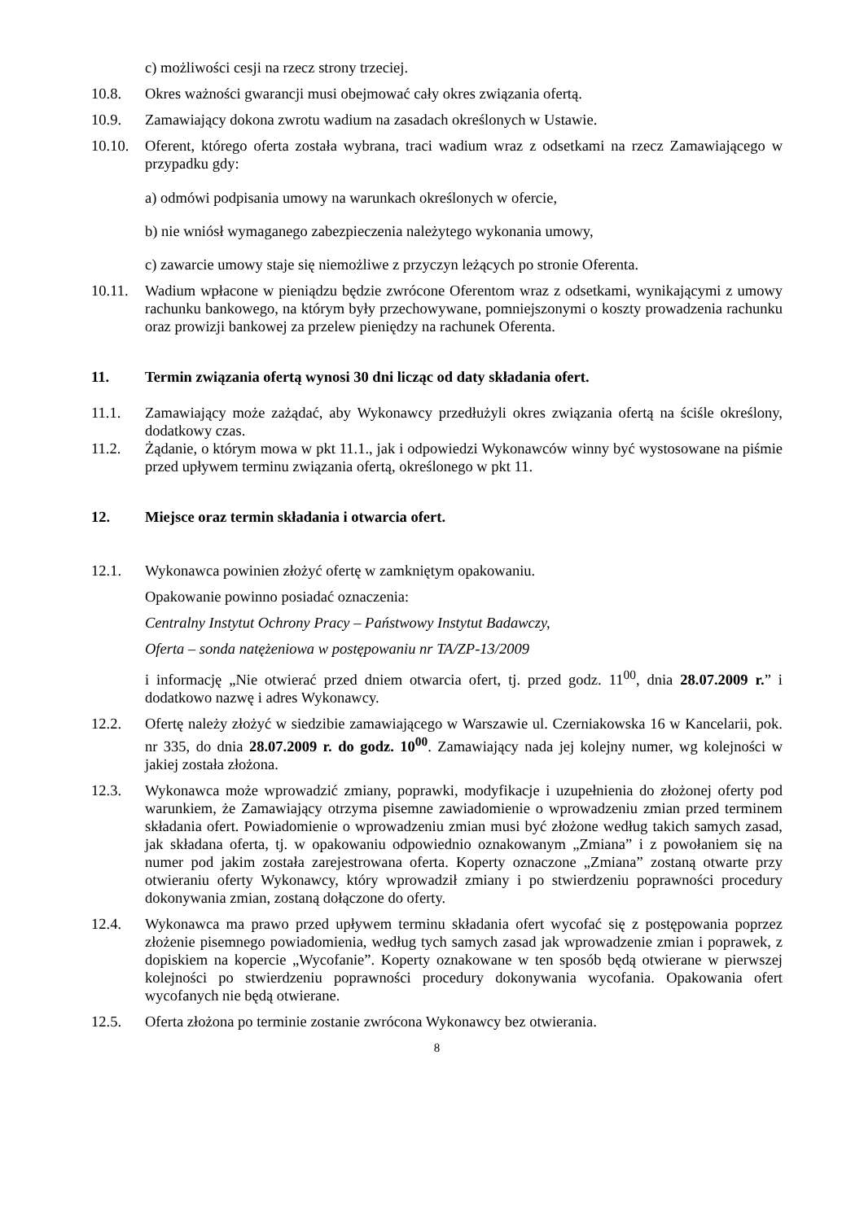c) możliwości cesji na rzecz strony trzeciej.
10.8. Okres ważności gwarancji musi obejmować cały okres związania ofertą.
10.9. Zamawiający dokona zwrotu wadium na zasadach określonych w Ustawie.
10.10.
Oferent, którego oferta została wybrana, traci wadium wraz z odsetkami na rzecz Zamawiającego w przypadku gdy:
a) odmówi podpisania umowy na warunkach określonych w ofercie,
b) nie wniósł wymaganego zabezpieczenia należytego wykonania umowy,
c) zawarcie umowy staje się niemożliwe z przyczyn leżących po stronie Oferenta.
10.11.
Wadium wpłacone w pieniądzu będzie zwrócone Oferentom wraz z odsetkami, wynikającymi z umowy rachunku bankowego, na którym były przechowywane, pomniejszonymi o koszty prowadzenia rachunku oraz prowizji bankowej za przelew pieniędzy na rachunek Oferenta.
11. Termin związania ofertą wynosi 30 dni licząc od daty składania ofert.
11.1. Zamawiający może zażądać, aby Wykonawcy przedłużyli okres związania ofertą na ściśle określony, dodatkowy czas.
11.2. Żądanie, o którym mowa w pkt 11.1., jak i odpowiedzi Wykonawców winny być wystosowane na piśmie przed upływem terminu związania ofertą, określonego w pkt 11.
12. Miejsce oraz termin składania i otwarcia ofert.
12.1. Wykonawca powinien złożyć ofertę w zamkniętym opakowaniu.
Opakowanie powinno posiadać oznaczenia:
Centralny Instytut Ochrony Pracy – Państwowy Instytut Badawczy,
Oferta – sonda natężeniowa w postępowaniu nr TA/ZP-13/2009
i informację „Nie otwierać przed dniem otwarcia ofert, tj. przed godz. 11<sup>00</sup>, dnia 28.07.2009 r.” i dodatkowo nazwę i adres Wykonawcy.
12.2. Ofertę należy złożyć w siedzibie zamawiającego w Warszawie ul. Czerniakowska 16 w Kancelarii, pok. nr 335, do dnia 28.07.2009 r. do godz. 10<sup>00</sup>. Zamawiający nada jej kolejny numer, wg kolejności w jakiej została złożona.
12.3. Wykonawca może wprowadzić zmiany, poprawki, modyfikacje i uzupełnienia do złożonej oferty pod warunkiem, że Zamawiający otrzyma pisemne zawiadomienie o wprowadzeniu zmian przed terminem składania ofert. Powiadomienie o wprowadzeniu zmian musi być złożone według takich samych zasad, jak składana oferta, tj. w opakowaniu odpowiednio oznakowanym „Zmiana” i z powołaniem się na numer pod jakim została zarejestrowana oferta. Koperty oznaczone „Zmiana” zostaną otwarte przy otwieraniu oferty Wykonawcy, który wprowadził zmiany i po stwierdzeniu poprawności procedury dokonywania zmian, zostaną dołączone do oferty.
12.4. Wykonawca ma prawo przed upływem terminu składania ofert wycofać się z postępowania poprzez złożenie pisemnego powiadomienia, według tych samych zasad jak wprowadzenie zmian i poprawek, z dopiskiem na kopercie „Wycofanie”. Koperty oznakowane w ten sposób będą otwierane w pierwszej kolejności po stwierdzeniu poprawności procedury dokonywania wycofania. Opakowania ofert wycofanych nie będą otwierane.
12.5. Oferta złożona po terminie zostanie zwrócona Wykonawcy bez otwierania.
8